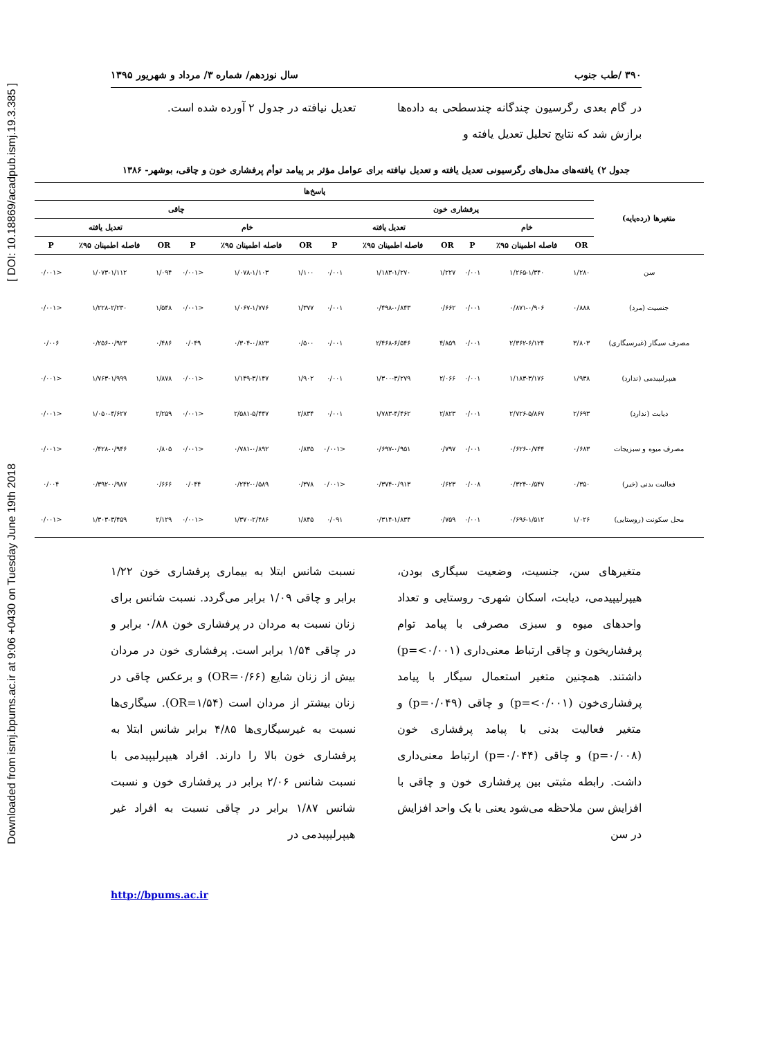Downloaded from ismj.bpums.ac.ir at 9:06 +0430 on Tuesday June 19th 2018 [ DOI: 10.18869/acadpub.ismj.19.3.385 ]
۳۹۰ /طب جنوب سال نوزدهم/ شماره ۳/ مرداد و شهریور ۱۳۹۵
در گام بعدی رگرسیون چندگانه چندسطحی به داده‌ها برازش شد که نتایج تحلیل تعدیل یافته و
تعدیل نیافته در جدول ۲ آورده شده است.
جدول ۲) یافته‌های مدل‌های رگرسیونی تعدیل یافته و تعدیل نیافته برای عوامل مؤثر بر پیامد توأم پرفشاری خون و چاقی، بوشهر- ۱۳۸۶
| متغیرها (رده‌پایه) | پاسخ‌ها | | | | | | | | | | | |
| --- | --- | --- | --- | --- | --- | --- | --- | --- | --- | --- | --- | --- |
| | پرفشاری خون | | | | | | چاقی | | | | | |
| | خام | | | تعدیل یافته | | | خام | | | تعدیل یافته | | |
| | OR | فاصله اطمینان ۹۵٪ | P | OR | فاصله اطمینان ۹۵٪ | P | OR | فاصله اطمینان ۹۵٪ | P | OR | فاصله اطمینان ۹۵٪ | P |
| سن | ۱/۲۸۰ | ۱/۲۶۵-۱/۳۴۰ | ۰/۰۰۱ | ۱/۲۲۷ | ۱/۱۸۳-۱/۲۷۰ | ۰/۰۰۱ | ۱/۱۰۰ | ۱/۰۷۸-۱/۱۰۳ | <۰/۰۰۱ | ۱/۰۹۴ | ۱/۰۷۳-۱/۱۱۲ | <۰/۰۰۱ |
| جنسیت (مرد) | ۰/۸۸۸ | ۰/۸۷۱-۰/۹۰۶ | ۰/۰۰۱ | ۰/۶۶۲ | ۰/۴۹۸-۰/۸۴۳ | ۰/۰۰۱ | ۱/۳۷۷ | ۱/۰۶۷-۱/۷۷۶ | <۰/۰۰۱ | ۱/۵۴۸ | ۱/۲۲۸-۲/۲۳۰ | <۰/۰۰۱ |
| مصرف سیگار (غیرسیگاری) | ۳/۸۰۳ | ۲/۳۶۲-۶/۱۲۴ | ۰/۰۰۱ | ۴/۸۵۹ | ۲/۴۶۸-۶/۵۴۶ | ۰/۰۰۱ | ۰/۵۰۰ | ۰/۳۰۴-۰/۸۲۳ | ۰/۰۴۹ | ۰/۴۸۶ | ۰/۲۵۶-۰/۹۲۳ | ۰/۰۰۶ |
| هیپرلیپیدمی (ندارد) | ۱/۹۳۸ | ۱/۱۸۳-۳/۱۷۶ | ۰/۰۰۱ | ۲/۰۶۶ | ۱/۳۰۰-۳/۲۷۹ | ۰/۰۰۱ | ۱/۹۰۲ | ۱/۱۴۹-۳/۱۴۷ | <۰/۰۰۱ | ۱/۸۷۸ | ۱/۷۶۳-۱/۹۹۹ | <۰/۰۰۱ |
| دیابت (ندارد) | ۲/۶۹۳ | ۲/۷۲۶-۵/۸۶۷ | ۰/۰۰۱ | ۲/۸۲۳ | ۱/۷۸۳-۴/۴۶۲ | ۰/۰۰۱ | ۲/۸۳۴ | ۲/۵۸۱-۵/۴۴۷ | <۰/۰۰۱ | ۲/۲۵۹ | ۱/۰۵۰-۴/۶۲۷ | <۰/۰۰۱ |
| مصرف میوه و سبزیجات | ۰/۶۸۳ | ۰/۶۲۶-۰/۷۴۴ | ۰/۰۰۱ | ۰/۷۹۷ | ۰/۶۹۷-۰/۹۵۱ | <۰/۰۰۱ | ۰/۸۳۵ | ۰/۷۸۱-۰/۸۹۲ | <۰/۰۰۱ | ۰/۸۰۵ | ۰/۴۲۸-۰/۹۴۶ | <۰/۰۰۱ |
| فعالیت بدنی (خیر) | ۰/۳۵۰ | ۰/۳۲۴-۰/۵۴۷ | ۰/۰۰۸ | ۰/۶۲۳ | ۰/۳۷۴-۰/۹۱۳ | <۰/۰۰۱ | ۰/۳۷۸ | ۰/۲۴۲-۰/۵۸۹ | ۰/۰۴۴ | ۰/۶۶۶ | ۰/۳۹۲-۰/۹۸۷ | ۰/۰۰۴ |
| محل سکونت (روستایی) | ۱/۰۲۶ | ۰/۶۹۶-۱/۵۱۲ | ۰/۰۰۱ | ۰/۷۵۹ | ۰/۳۱۴-۱/۸۳۴ | ۰/۰۹۱ | ۱/۸۴۵ | ۱/۳۷۰-۲/۴۸۶ | <۰/۰۰۱ | ۲/۱۲۹ | ۱/۳۰۳-۳/۴۵۹ | <۰/۰۰۱ |
متغیرهای سن، جنسیت، وضعیت سیگاری بودن، هیپرلیپیدمی، دیابت، اسکان شهری- روستایی و تعداد واحدهای میوه و سبزی مصرفی با پیامد توام پرفشاریخون و چاقی ارتباط معنی‌داری (p=<۰/۰۰۱) داشتند. همچنین متغیر استعمال سیگار با پیامد پرفشاری‌خون (p=<۰/۰۰۱) و چاقی (p=۰/۰۴۹) و متغیر فعالیت بدنی با پیامد پرفشاری خون (p=۰/۰۰۸) و چاقی (p=۰/۰۴۴) ارتباط معنی‌داری داشت. رابطه مثبتی بین پرفشاری خون و چاقی با افزایش سن ملاحظه می‌شود یعنی با یک واحد افزایش در سن
نسبت شانس ابتلا به بیماری پرفشاری خون ۱/۲۲ برابر و چاقی ۱/۰۹ برابر می‌گردد. نسبت شانس برای زنان نسبت به مردان در پرفشاری خون ۰/۸۸ برابر و در چاقی ۱/۵۴ برابر است. پرفشاری خون در مردان بیش از زنان شایع (OR=۰/۶۶) و برعکس چاقی در زنان بیشتر از مردان است (OR=۱/۵۴). سیگاری‌ها نسبت به غیرسیگاری‌ها ۴/۸۵ برابر شانس ابتلا به پرفشاری خون بالا را دارند. افراد هیپرلیپیدمی با نسبت شانس ۲/۰۶ برابر در پرفشاری خون و نسبت شانس ۱/۸۷ برابر در چاقی نسبت به افراد غیر هیپرلیپیدمی در
http://bpums.ac.ir